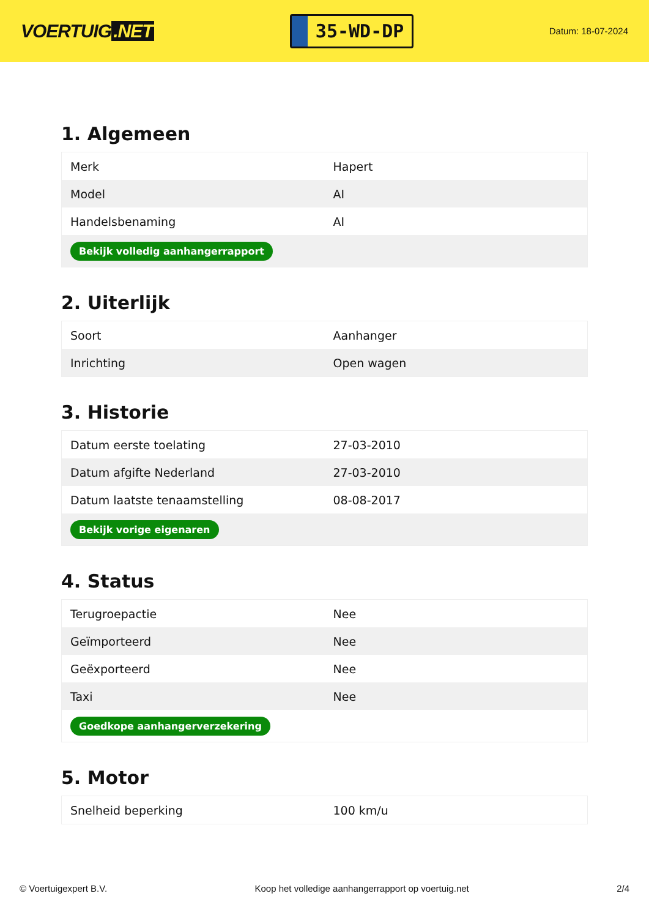VOERTUIG.NET
35-WD-DP
Datum: 18-07-2024
1. Algemeen
| Merk | Hapert |
| Model | AI |
| Handelsbenaming | AI |
| Bekijk volledig aanhangerrapport | |
2. Uiterlijk
| Soort | Aanhanger |
| Inrichting | Open wagen |
3. Historie
| Datum eerste toelating | 27-03-2010 |
| Datum afgifte Nederland | 27-03-2010 |
| Datum laatste tenaamstelling | 08-08-2017 |
| Bekijk vorige eigenaren | |
4. Status
| Terugroepactie | Nee |
| Geïmporteerd | Nee |
| Geëxporteerd | Nee |
| Taxi | Nee |
| Goedkope aanhangerverzekering | |
5. Motor
| Snelheid beperking | 100 km/u |
© Voertuigexpert B.V. Koop het volledige aanhangerrapport op voertuig.net 2/4